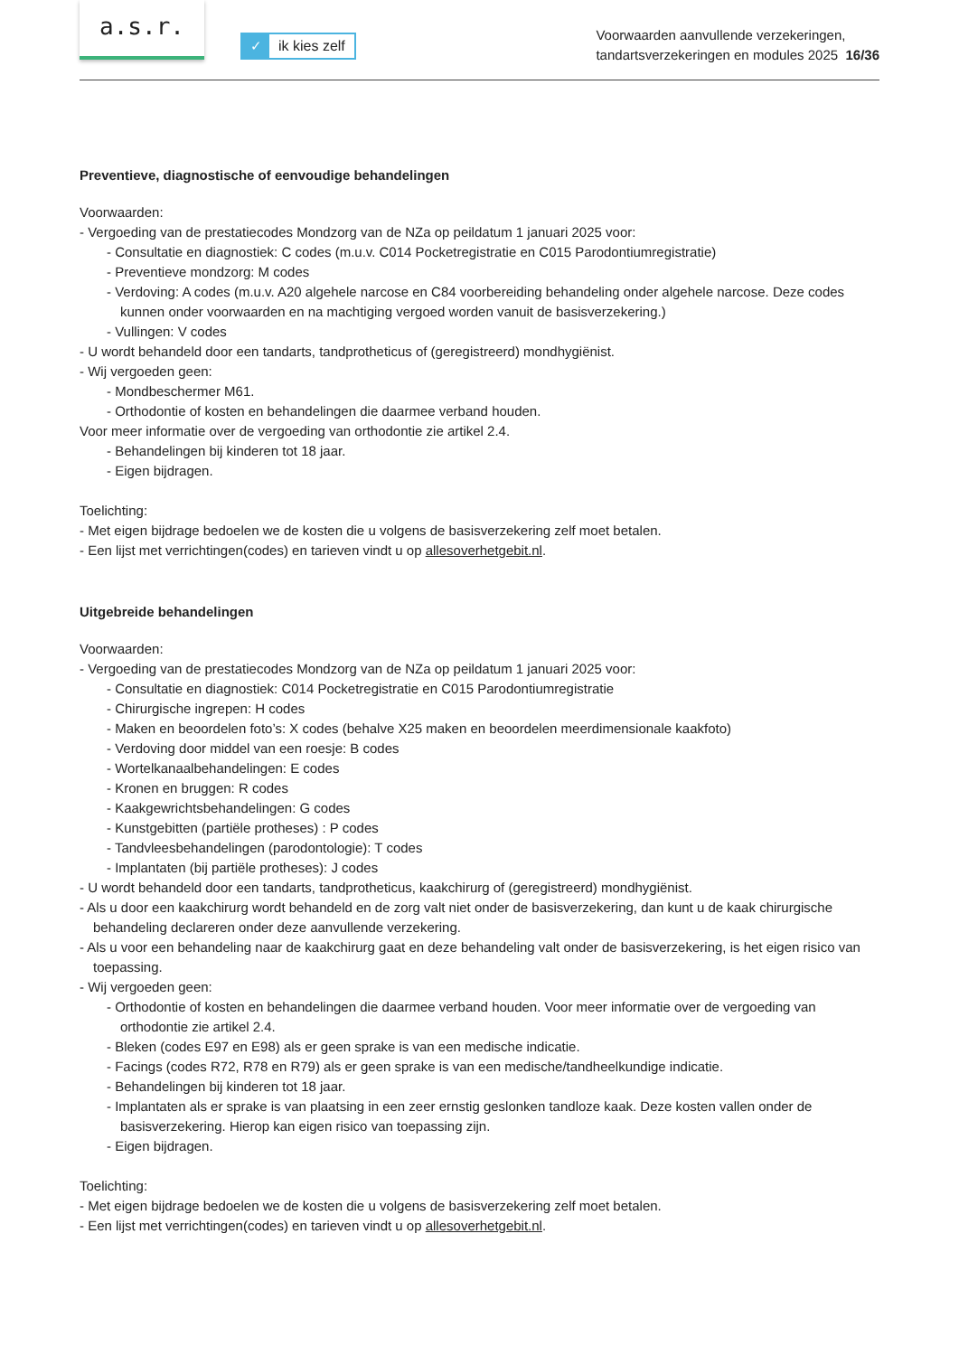a.s.r.
✓ ik kies zelf
Voorwaarden aanvullende verzekeringen,
tandartsverzekeringen en modules 2025 16/36
Preventieve, diagnostische of eenvoudige behandelingen
Voorwaarden:
- Vergoeding van de prestatiecodes Mondzorg van de NZa op peildatum 1 januari 2025 voor:
- Consultatie en diagnostiek: C codes (m.u.v. C014 Pocketregistratie en C015 Parodontiumregistratie)
- Preventieve mondzorg: M codes
- Verdoving: A codes (m.u.v. A20 algehele narcose en C84 voorbereiding behandeling onder algehele narcose. Deze codes kunnen onder voorwaarden en na machtiging vergoed worden vanuit de basisverzekering.)
- Vullingen: V codes
- U wordt behandeld door een tandarts, tandprotheticus of (geregistreerd) mondhygiënist.
- Wij vergoeden geen:
- Mondbeschermer M61.
- Orthodontie of kosten en behandelingen die daarmee verband houden.
Voor meer informatie over de vergoeding van orthodontie zie artikel 2.4.
- Behandelingen bij kinderen tot 18 jaar.
- Eigen bijdragen.
Toelichting:
- Met eigen bijdrage bedoelen we de kosten die u volgens de basisverzekering zelf moet betalen.
- Een lijst met verrichtingen(codes) en tarieven vindt u op allesoverhetgebit.nl.
Uitgebreide behandelingen
Voorwaarden:
- Vergoeding van de prestatiecodes Mondzorg van de NZa op peildatum 1 januari 2025 voor:
- Consultatie en diagnostiek: C014 Pocketregistratie en C015 Parodontiumregistratie
- Chirurgische ingrepen: H codes
- Maken en beoordelen foto’s: X codes (behalve X25 maken en beoordelen meerdimensionale kaakfoto)
- Verdoving door middel van een roesje: B codes
- Wortelkanaalbehandelingen: E codes
- Kronen en bruggen: R codes
- Kaakgewrichtsbehandelingen: G codes
- Kunstgebitten (partiële protheses) : P codes
- Tandvleesbehandelingen (parodontologie): T codes
- Implantaten (bij partiële protheses): J codes
- U wordt behandeld door een tandarts, tandprotheticus, kaakchirurg of (geregistreerd) mondhygiënist.
- Als u door een kaakchirurg wordt behandeld en de zorg valt niet onder de basisverzekering, dan kunt u de kaak chirurgische behandeling declareren onder deze aanvullende verzekering.
- Als u voor een behandeling naar de kaakchirurg gaat en deze behandeling valt onder de basisverzekering, is het eigen risico van toepassing.
- Wij vergoeden geen:
- Orthodontie of kosten en behandelingen die daarmee verband houden. Voor meer informatie over de vergoeding van orthodontie zie artikel 2.4.
- Bleken (codes E97 en E98) als er geen sprake is van een medische indicatie.
- Facings (codes R72, R78 en R79) als er geen sprake is van een medische/tandheelkundige indicatie.
- Behandelingen bij kinderen tot 18 jaar.
- Implantaten als er sprake is van plaatsing in een zeer ernstig geslonken tandloze kaak. Deze kosten vallen onder de basisverzekering. Hierop kan eigen risico van toepassing zijn.
- Eigen bijdragen.
Toelichting:
- Met eigen bijdrage bedoelen we de kosten die u volgens de basisverzekering zelf moet betalen.
- Een lijst met verrichtingen(codes) en tarieven vindt u op allesoverhetgebit.nl.